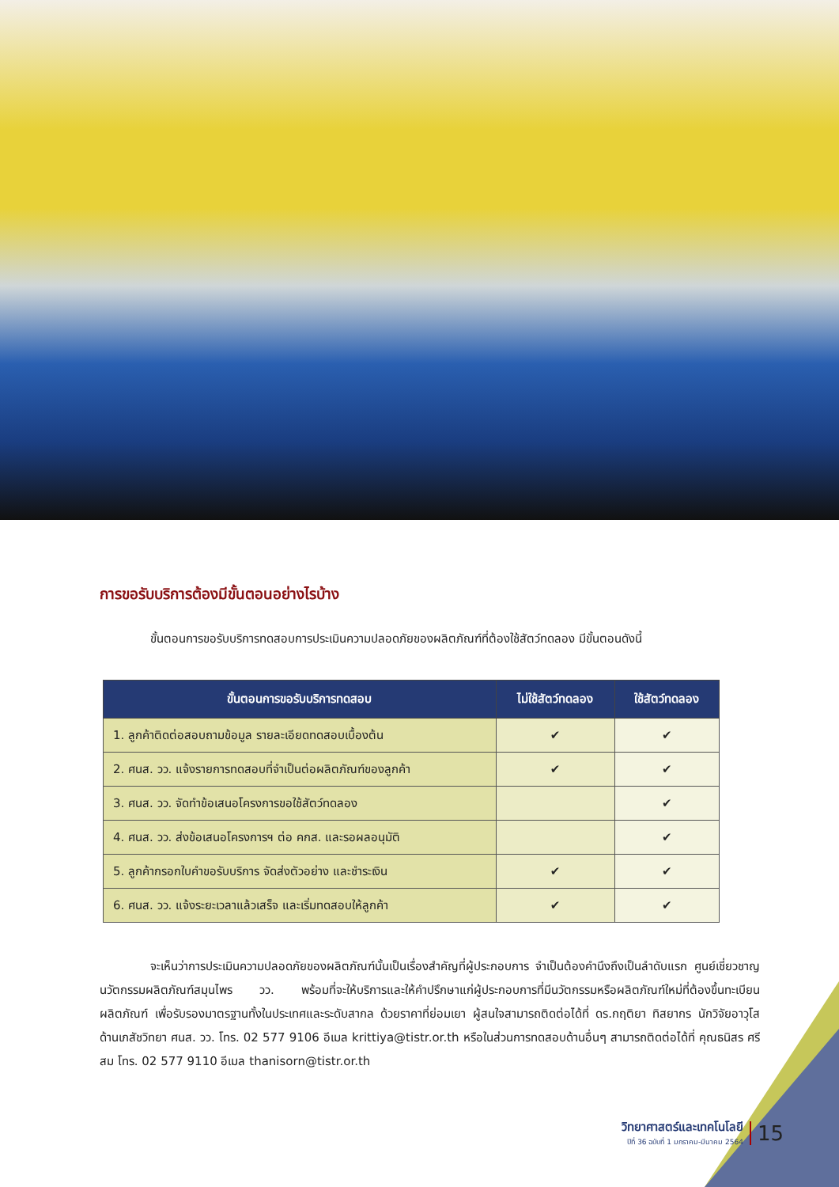การขอรับบริการต้องมีขั้นตอนอย่างไรบ้าง
ขั้นตอนการขอรับบริการทดสอบการประเมินความปลอดภัยของผลิตภัณฑ์ที่ต้องใช้สัตว์ทดลอง มีขั้นตอนดังนี้
| ขั้นตอนการขอรับบริการทดสอบ | ไม่ใช้สัตว์ทดลอง | ใช้สัตว์ทดลอง |
| --- | --- | --- |
| 1. ลูกค้าติดต่อสอบถามข้อมูล รายละเอียดทดสอบเบื้องต้น | ✔ | ✔ |
| 2. ศนส. วว. แจ้งรายการทดสอบที่จำเป็นต่อผลิตภัณฑ์ของลูกค้า | ✔ | ✔ |
| 3. ศนส. วว. จัดทำข้อเสนอโครงการขอใช้สัตว์ทดลอง | | ✔ |
| 4. ศนส. วว. ส่งข้อเสนอโครงการฯ ต่อ คกส. และรอผลอนุมัติ | | ✔ |
| 5. ลูกค้ากรอกใบคำขอรับบริการ จัดส่งตัวอย่าง และชำระเงิน | ✔ | ✔ |
| 6. ศนส. วว. แจ้งระยะเวลาแล้วเสร็จ และเริ่มทดสอบให้ลูกค้า | ✔ | ✔ |
จะเห็นว่าการประเมินความปลอดภัยของผลิตภัณฑ์นั้นเป็นเรื่องสำคัญที่ผู้ประกอบการ จำเป็นต้องคำนึงถึงเป็นลำดับแรก ศูนย์เชี่ยวชาญนวัตกรรมผลิตภัณฑ์สมุนไพร วว. พร้อมที่จะให้บริการและให้คำปรึกษาแก่ผู้ประกอบการที่มีนวัตกรรมหรือผลิตภัณฑ์ใหม่ที่ต้องขึ้นทะเบียนผลิตภัณฑ์ เพื่อรับรองมาตรฐานทั้งในประเทศและระดับสากล ด้วยราคาที่ย่อมเยา ผู้สนใจสามารถติดต่อได้ที่ ดร.กฤติยา ทิสยากร นักวิจัยอาวุโสด้านเภสัชวิทยา ศนส. วว. โทร. 02 577 9106 อีเมล krittiya@tistr.or.th หรือในส่วนการทดสอบด้านอื่นๆ สามารถติดต่อได้ที่ คุณธนิสร ศรีสม โทร. 02 577 9110 อีเมล thanisorn@tistr.or.th
วิทยาศาสตร์และเทคโนโลยี
ปีที่ 36 ฉบับที่ 1 มกราคม-มีนาคม 2564
15